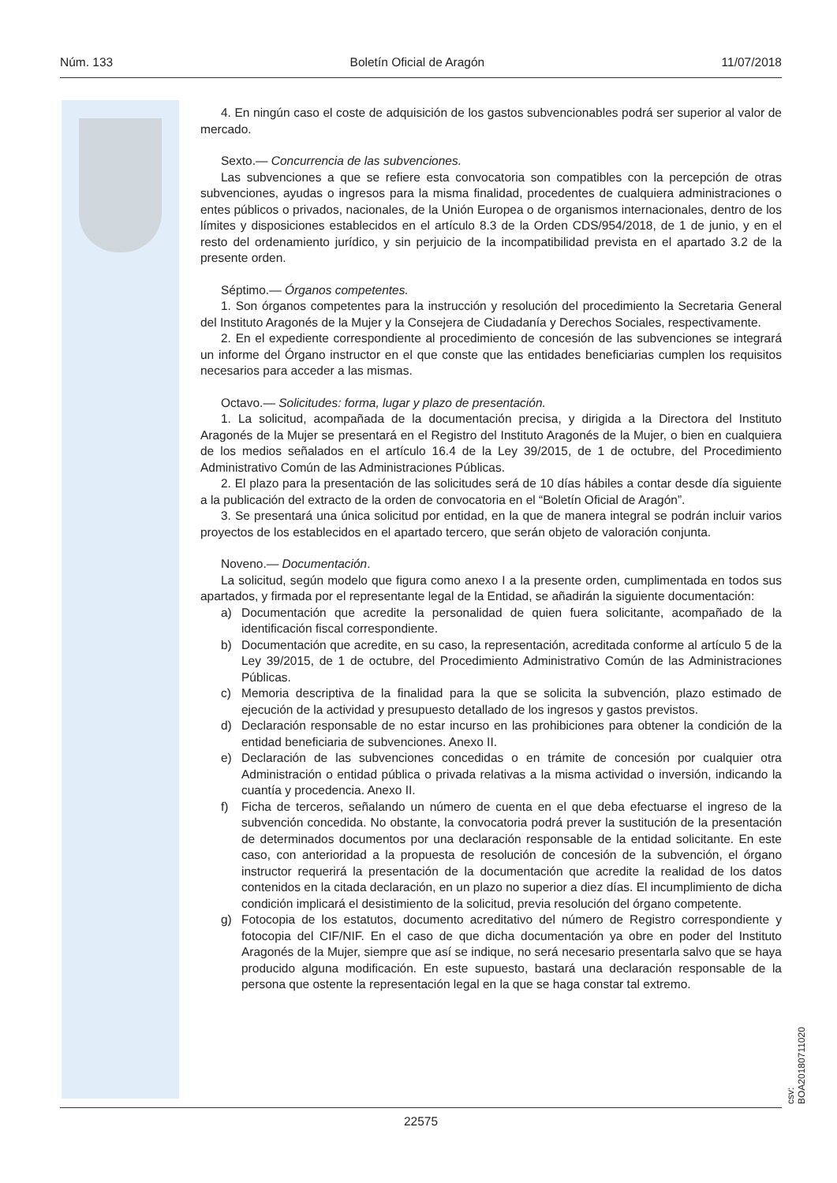Núm. 133 Boletín Oficial de Aragón 11/07/2018
4. En ningún caso el coste de adquisición de los gastos subvencionables podrá ser superior al valor de mercado.
Sexto.— Concurrencia de las subvenciones.
Las subvenciones a que se refiere esta convocatoria son compatibles con la percepción de otras subvenciones, ayudas o ingresos para la misma finalidad, procedentes de cualquiera administraciones o entes públicos o privados, nacionales, de la Unión Europea o de organismos internacionales, dentro de los límites y disposiciones establecidos en el artículo 8.3 de la Orden CDS/954/2018, de 1 de junio, y en el resto del ordenamiento jurídico, y sin perjuicio de la incompatibilidad prevista en el apartado 3.2 de la presente orden.
Séptimo.— Órganos competentes.
1. Son órganos competentes para la instrucción y resolución del procedimiento la Secretaria General del Instituto Aragonés de la Mujer y la Consejera de Ciudadanía y Derechos Sociales, respectivamente.
2. En el expediente correspondiente al procedimiento de concesión de las subvenciones se integrará un informe del Órgano instructor en el que conste que las entidades beneficiarias cumplen los requisitos necesarios para acceder a las mismas.
Octavo.— Solicitudes: forma, lugar y plazo de presentación.
1. La solicitud, acompañada de la documentación precisa, y dirigida a la Directora del Instituto Aragonés de la Mujer se presentará en el Registro del Instituto Aragonés de la Mujer, o bien en cualquiera de los medios señalados en el artículo 16.4 de la Ley 39/2015, de 1 de octubre, del Procedimiento Administrativo Común de las Administraciones Públicas.
2. El plazo para la presentación de las solicitudes será de 10 días hábiles a contar desde día siguiente a la publicación del extracto de la orden de convocatoria en el “Boletín Oficial de Aragón”.
3. Se presentará una única solicitud por entidad, en la que de manera integral se podrán incluir varios proyectos de los establecidos en el apartado tercero, que serán objeto de valoración conjunta.
Noveno.— Documentación.
La solicitud, según modelo que figura como anexo I a la presente orden, cumplimentada en todos sus apartados, y firmada por el representante legal de la Entidad, se añadirán la siguiente documentación:
a) Documentación que acredite la personalidad de quien fuera solicitante, acompañado de la identificación fiscal correspondiente.
b) Documentación que acredite, en su caso, la representación, acreditada conforme al artículo 5 de la Ley 39/2015, de 1 de octubre, del Procedimiento Administrativo Común de las Administraciones Públicas.
c) Memoria descriptiva de la finalidad para la que se solicita la subvención, plazo estimado de ejecución de la actividad y presupuesto detallado de los ingresos y gastos previstos.
d) Declaración responsable de no estar incurso en las prohibiciones para obtener la condición de la entidad beneficiaria de subvenciones. Anexo II.
e) Declaración de las subvenciones concedidas o en trámite de concesión por cualquier otra Administración o entidad pública o privada relativas a la misma actividad o inversión, indicando la cuantía y procedencia. Anexo II.
f) Ficha de terceros, señalando un número de cuenta en el que deba efectuarse el ingreso de la subvención concedida. No obstante, la convocatoria podrá prever la sustitución de la presentación de determinados documentos por una declaración responsable de la entidad solicitante. En este caso, con anterioridad a la propuesta de resolución de concesión de la subvención, el órgano instructor requerirá la presentación de la documentación que acredite la realidad de los datos contenidos en la citada declaración, en un plazo no superior a diez días. El incumplimiento de dicha condición implicará el desistimiento de la solicitud, previa resolución del órgano competente.
g) Fotocopia de los estatutos, documento acreditativo del número de Registro correspondiente y fotocopia del CIF/NIF. En el caso de que dicha documentación ya obre en poder del Instituto Aragonés de la Mujer, siempre que así se indique, no será necesario presentarla salvo que se haya producido alguna modificación. En este supuesto, bastará una declaración responsable de la persona que ostente la representación legal en la que se haga constar tal extremo.
csv: BOA20180711020
22575